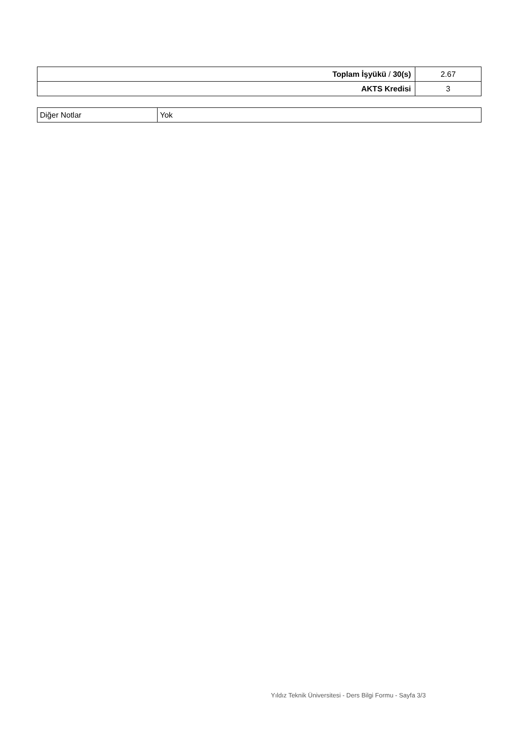| Toplam İşyükü / 30(s) | 2.67 |
| AKTS Kredisi | 3 |
| Diğer Notlar | Yok |
Yıldız Teknik Üniversitesi - Ders Bilgi Formu - Sayfa 3/3